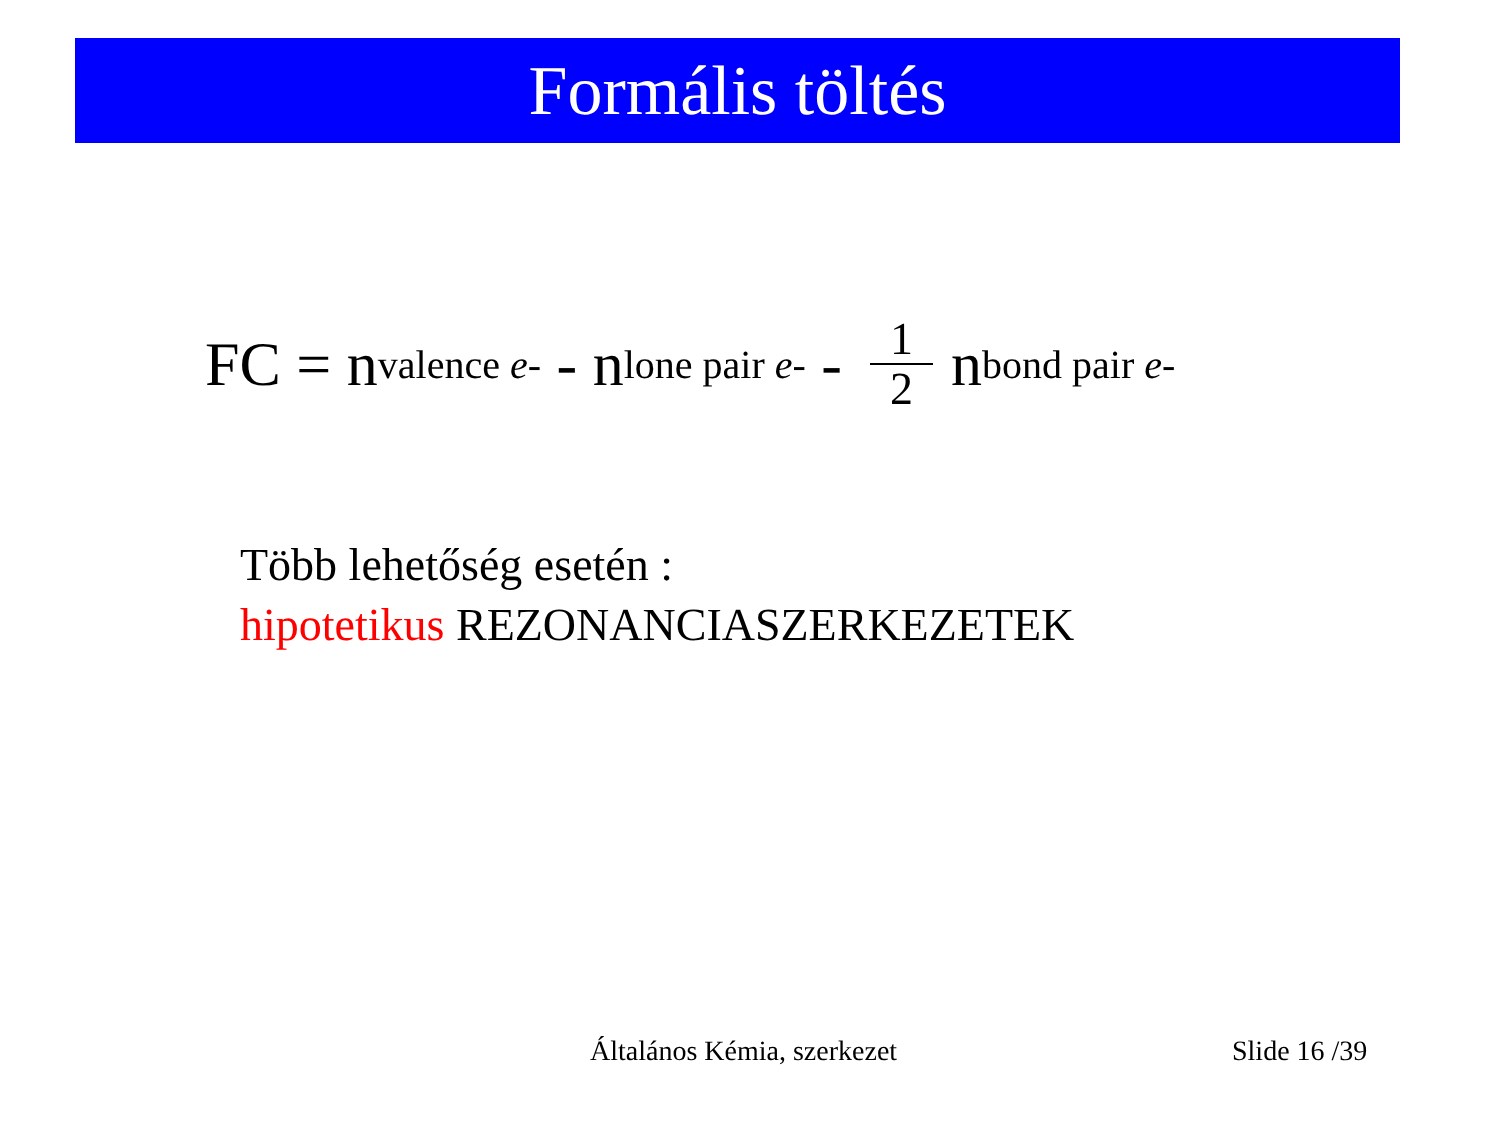Formális töltés
FC = n<sub>valence e-</sub> - n<sub>lone pair e-</sub> - 1 2 n<sub>bond pair e-</sub>
Több lehetőség esetén :
hipotetikus REZONANCIASZERKEZETEK
Általános Kémia, szerkezet Slide 16 /39